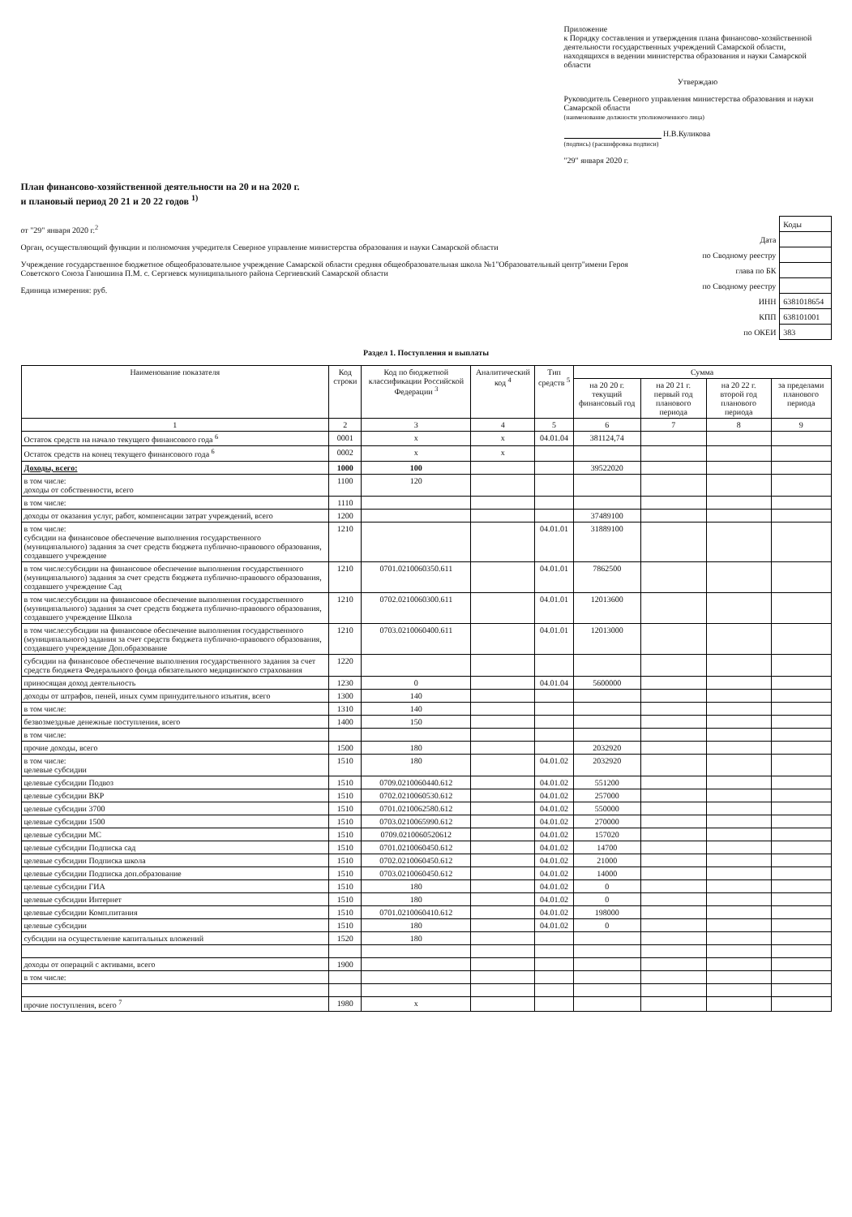Приложение
к Порядку составления и утверждения плана финансово-хозяйственной деятельности государственных учреждений Самарской области, находящихся в ведении министерства образования и науки Самарской области
Утверждаю
Руководитель Северного управления министерства образования и науки Самарской области
(наименование должности уполномоченного лица)
Н.В.Куликова
(подпись) (расшифровка подписи)
"29" января 2020 г.
План финансово-хозяйственной деятельности на 20 и на 2020 г.
и плановый период 20 21 и 20 22 годов <sup>1)</sup>
от "29" января 2020 г.<sup>2</sup>
Орган, осуществляющий функции и полномочия учредителя Северное управление министерства образования и науки Самарской области
Учреждение государственное бюджетное общеобразовательное учреждение Самарской области средняя общеобразовательная школа №1"Образовательный центр"имени Героя Советского Союза Ганюшина П.М. с. Сергиевск муниципального района Сергиевский Самарской области
Единица измерения: руб.
| | Коды |
| Дата | |
| по Сводному реестру | |
| глава по БК | |
| по Сводному реестру | |
| ИНН | 6381018654 |
| КПП | 638101001 |
| по ОКЕИ | 383 |
Раздел 1. Поступления и выплаты
| Наименование показателя | Код строки | Код по бюджетной классификации Российской Федерации <sup>3</sup> | Аналитический код <sup>4</sup> | Тип средств <sup>5</sup> | Сумма | | | |
| --- | --- | --- | --- | --- | --- | --- | --- | --- |
| | | | | | на 20 20 г. текущий финансовый год | на 20 21 г. первый год планового периода | на 20 22 г. второй год планового периода | за пределами планового периода |
| 1 | 2 | 3 | 4 | 5 | 6 | 7 | 8 | 9 |
| Остаток средств на начало текущего финансового года <sup>6</sup> | 0001 | x | x | 04.01.04 | 381124,74 | | | |
| Остаток средств на конец текущего финансового года <sup>6</sup> | 0002 | x | x | | | | | |
| Доходы, всего: | 1000 | 100 | | | 39522020 | | | |
| в том числе: доходы от собственности, всего | 1100 | 120 | | | | | | |
| в том числе: | 1110 | | | | | | | |
| доходы от оказания услуг, работ, компенсации затрат учреждений, всего | 1200 | | | | 37489100 | | | |
| в том числе: субсидии на финансовое обеспечение выполнения государственного (муниципального) задания за счет средств бюджета публично-правового образования, создавшего учреждение | 1210 | | | 04.01.01 | 31889100 | | | |
| в том числе:субсидии на финансовое обеспечение выполнения государственного (муниципального) задания за счет средств бюджета публично-правового образования, создавшего учреждение Сад | 1210 | 0701.0210060350.611 | | 04.01.01 | 7862500 | | | |
| в том числе:субсидии на финансовое обеспечение выполнения государственного (муниципального) задания за счет средств бюджета публично-правового образования, создавшего учреждение Школа | 1210 | 0702.0210060300.611 | | 04.01.01 | 12013600 | | | |
| в том числе:субсидии на финансовое обеспечение выполнения государственного (муниципального) задания за счет средств бюджета публично-правового образования, создавшего учреждение Доп.образование | 1210 | 0703.0210060400.611 | | 04.01.01 | 12013000 | | | |
| субсидии на финансовое обеспечение выполнения государственного задания за счет средств бюджета Федерального фонда обязательного медицинского страхования | 1220 | | | | | | | |
| приносящая доход деятельность | 1230 | 0 | | 04.01.04 | 5600000 | | | |
| доходы от штрафов, пеней, иных сумм принудительного изъятия, всего | 1300 | 140 | | | | | | |
| в том числе: | 1310 | 140 | | | | | | |
| безвозмездные денежные поступления, всего | 1400 | 150 | | | | | | |
| в том числе: | | | | | | | | |
| прочие доходы, всего | 1500 | 180 | | | 2032920 | | | |
| в том числе: целевые субсидии | 1510 | 180 | | 04.01.02 | 2032920 | | | |
| целевые субсидии Подвоз | 1510 | 0709.0210060440.612 | | 04.01.02 | 551200 | | | |
| целевые субсидии ВКР | 1510 | 0702.0210060530.612 | | 04.01.02 | 257000 | | | |
| целевые субсидии 3700 | 1510 | 0701.0210062580.612 | | 04.01.02 | 550000 | | | |
| целевые субсидии 1500 | 1510 | 0703.0210065990.612 | | 04.01.02 | 270000 | | | |
| целевые субсидии МС | 1510 | 0709.0210060520612 | | 04.01.02 | 157020 | | | |
| целевые субсидии Подписка сад | 1510 | 0701.0210060450.612 | | 04.01.02 | 14700 | | | |
| целевые субсидии Подписка школа | 1510 | 0702.0210060450.612 | | 04.01.02 | 21000 | | | |
| целевые субсидии Подписка доп.образование | 1510 | 0703.0210060450.612 | | 04.01.02 | 14000 | | | |
| целевые субсидии ГИА | 1510 | 180 | | 04.01.02 | 0 | | | |
| целевые субсидии Интернет | 1510 | 180 | | 04.01.02 | 0 | | | |
| целевые субсидии Комп.питания | 1510 | 0701.0210060410.612 | | 04.01.02 | 198000 | | | |
| целевые субсидии | 1510 | 180 | | 04.01.02 | 0 | | | |
| субсидии на осуществление капитальных вложений | 1520 | 180 | | | | | | |
| доходы от операций с активами, всего | 1900 | | | | | | | |
| в том числе: | | | | | | | | |
| прочие поступления, всего <sup>7</sup> | 1980 | x | | | | | | |